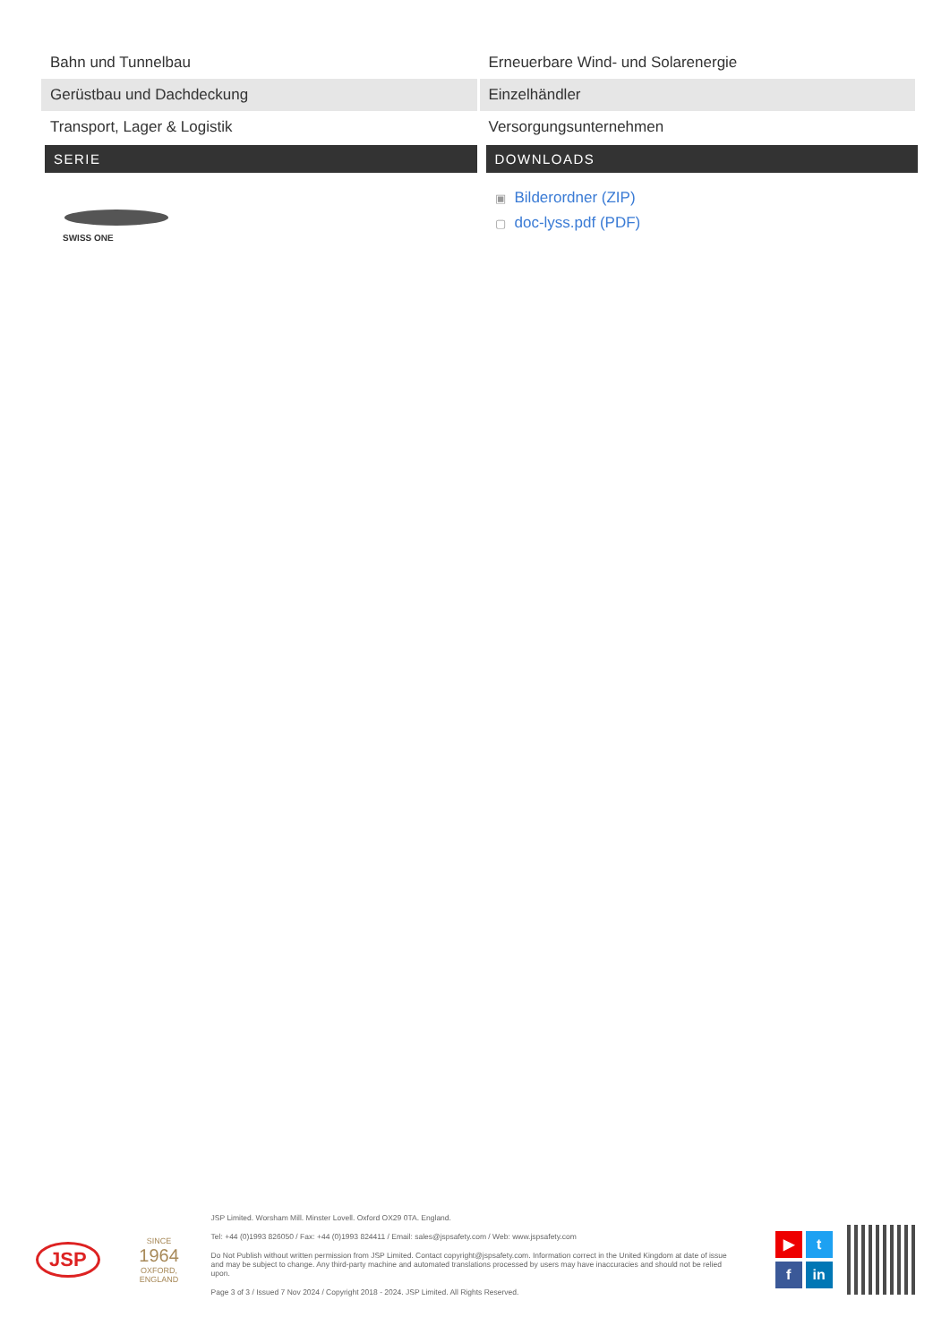| Bahn und Tunnelbau | Erneuerbare Wind- und Solarenergie |
| Gerüstbau und Dachdeckung | Einzelhändler |
| Transport, Lager & Logistik | Versorgungsunternehmen |
SERIE
SWISS ONE
DOWNLOADS
▣ Bilderordner (ZIP)
▢ doc-lyss.pdf (PDF)
JSP
SINCE
1964
OXFORD, ENGLAND
JSP Limited. Worsham Mill. Minster Lovell. Oxford OX29 0TA. England.
Tel: +44 (0)1993 826050 / Fax: +44 (0)1993 824411 / Email: sales@jspsafety.com / Web: www.jspsafety.com
Do Not Publish without written permission from JSP Limited. Contact copyright@jspsafety.com. Information correct in the United Kingdom at date of issue and may be subject to change. Any third-party machine and automated translations processed by users may have inaccuracies and should not be relied upon.
Page 3 of 3 / Issued 7 Nov 2024 / Copyright 2018 - 2024. JSP Limited. All Rights Reserved.
▶
t
f
in